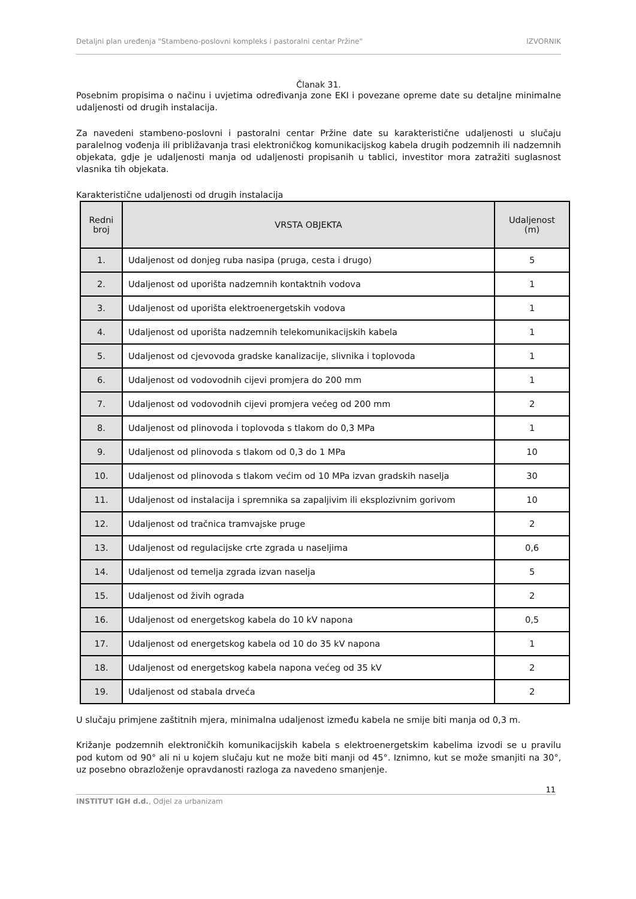Detaljni plan uređenja "Stambeno-poslovni kompleks i pastoralni centar Pržine" IZVORNIK
Članak 31.
Posebnim propisima o načinu i uvjetima određivanja zone EKI i povezane opreme date su detaljne minimalne udaljenosti od drugih instalacija.
Za navedeni stambeno-poslovni i pastoralni centar Pržine date su karakteristične udaljenosti u slučaju paralelnog vođenja ili približavanja trasi elektroničkog komunikacijskog kabela drugih podzemnih ili nadzemnih objekata, gdje je udaljenosti manja od udaljenosti propisanih u tablici, investitor mora zatražiti suglasnost vlasnika tih objekata.
Karakteristične udaljenosti od drugih instalacija
| Redni broj | VRSTA OBJEKTA | Udaljenost (m) |
| --- | --- | --- |
| 1. | Udaljenost od donjeg ruba nasipa (pruga, cesta i drugo) | 5 |
| 2. | Udaljenost od uporišta nadzemnih kontaktnih vodova | 1 |
| 3. | Udaljenost od uporišta elektroenergetskih vodova | 1 |
| 4. | Udaljenost od uporišta nadzemnih telekomunikacijskih kabela | 1 |
| 5. | Udaljenost od cjevovoda gradske kanalizacije, slivnika i toplovoda | 1 |
| 6. | Udaljenost od vodovodnih cijevi promjera do 200 mm | 1 |
| 7. | Udaljenost od vodovodnih cijevi promjera većeg od 200 mm | 2 |
| 8. | Udaljenost od plinovoda i toplovoda s tlakom do 0,3 MPa | 1 |
| 9. | Udaljenost od plinovoda s tlakom od 0,3 do 1 MPa | 10 |
| 10. | Udaljenost od plinovoda s tlakom većim od 10 MPa izvan gradskih naselja | 30 |
| 11. | Udaljenost od instalacija i spremnika sa zapaljivim ili eksplozivnim gorivom | 10 |
| 12. | Udaljenost od tračnica tramvajske pruge | 2 |
| 13. | Udaljenost od regulacijske crte zgrada u naseljima | 0,6 |
| 14. | Udaljenost od temelja zgrada izvan naselja | 5 |
| 15. | Udaljenost od živih ograda | 2 |
| 16. | Udaljenost od energetskog kabela do 10 kV napona | 0,5 |
| 17. | Udaljenost od energetskog kabela od 10 do 35 kV napona | 1 |
| 18. | Udaljenost od energetskog kabela napona većeg od 35 kV | 2 |
| 19. | Udaljenost od stabala drveća | 2 |
U slučaju primjene zaštitnih mjera, minimalna udaljenost između kabela ne smije biti manja od 0,3 m.
Križanje podzemnih elektroničkih komunikacijskih kabela s elektroenergetskim kabelima izvodi se u pravilu pod kutom od 90° ali ni u kojem slučaju kut ne može biti manji od 45°. Iznimno, kut se može smanjiti na 30°, uz posebno obrazloženje opravdanosti razloga za navedeno smanjenje.
11
INSTITUT IGH d.d., Odjel za urbanizam